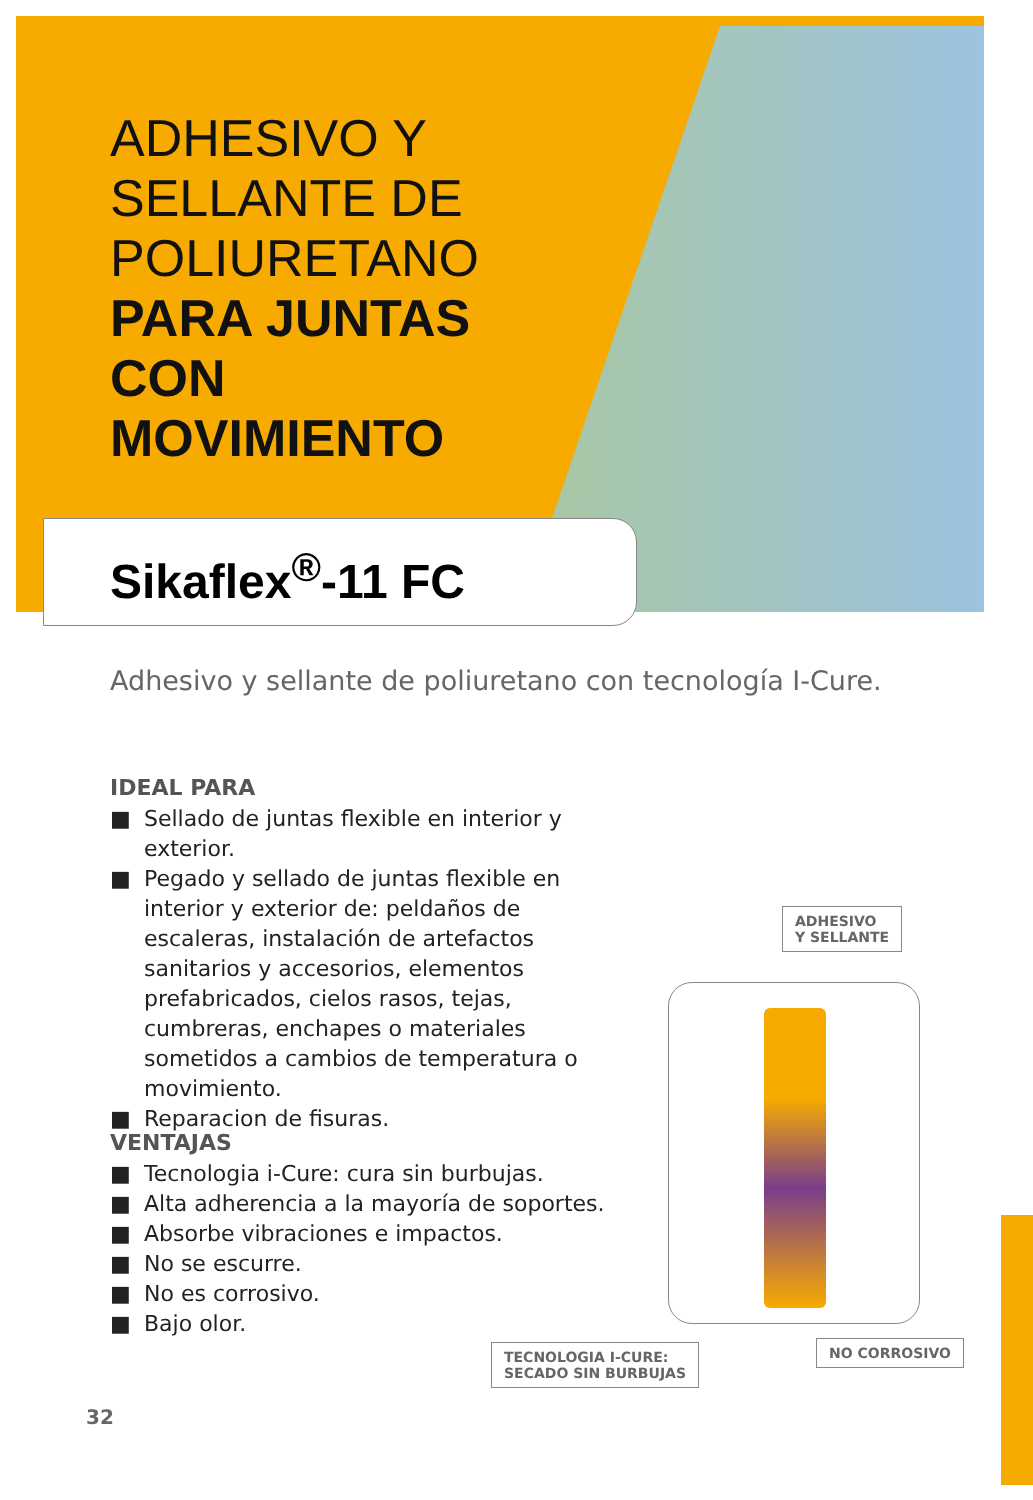ADHESIVO Y
SELLANTE DE
POLIURETANO
PARA JUNTAS
CON
MOVIMIENTO
Sikaflex<sup>®</sup>-11 FC
Adhesivo y sellante de poliuretano con tecnología I-Cure.
IDEAL PARA
■ Sellado de juntas flexible en interior y exterior.
■ Pegado y sellado de juntas flexible en interior y exterior de: peldaños de escaleras, instalación de artefactos sanitarios y accesorios, elementos prefabricados, cielos rasos, tejas, cumbreras, enchapes o materiales sometidos a cambios de temperatura o movimiento.
■ Reparacion de fisuras.
VENTAJAS
■ Tecnologia i-Cure: cura sin burbujas.
■ Alta adherencia a la mayoría de soportes.
■ Absorbe vibraciones e impactos.
■ No se escurre.
■ No es corrosivo.
■ Bajo olor.
ADHESIVO
Y SELLANTE
TECNOLOGIA I-CURE:
SECADO SIN BURBUJAS
NO CORROSIVO
32